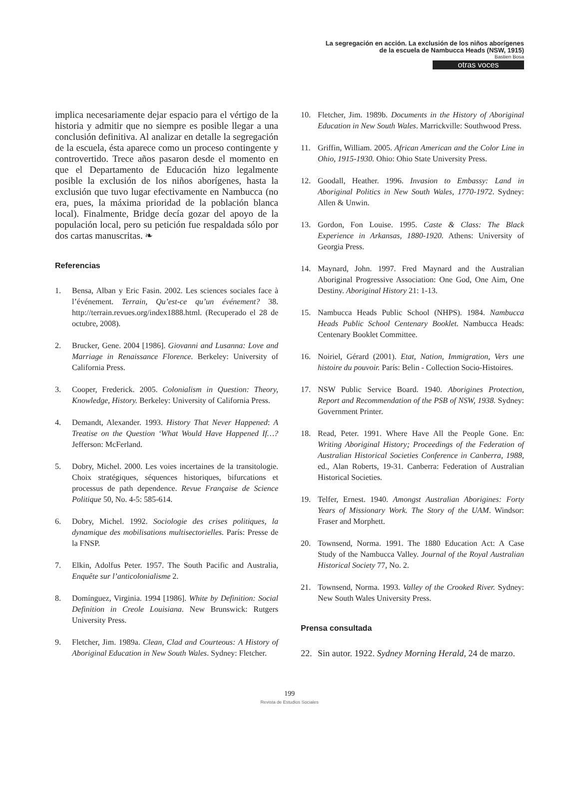La segregación en acción. La exclusión de los niños aborígenes
de la escuela de Nambucca Heads (NSW, 1915)
Bastien Bosa
otras voces
implica necesariamente dejar espacio para el vértigo de la historia y admitir que no siempre es posible llegar a una conclusión definitiva. Al analizar en detalle la segregación de la escuela, ésta aparece como un proceso contingente y controvertido. Trece años pasaron desde el momento en que el Departamento de Educación hizo legalmente posible la exclusión de los niños aborígenes, hasta la exclusión que tuvo lugar efectivamente en Nambucca (no era, pues, la máxima prioridad de la población blanca local). Finalmente, Bridge decía gozar del apoyo de la populación local, pero su petición fue respaldada sólo por dos cartas manuscritas. ❧
Referencias
1. Bensa, Alban y Eric Fasin. 2002. Les sciences sociales face à l’événement. Terrain, Qu’est-ce qu’un événement? 38. http://terrain.revues.org/index1888.html. (Recuperado el 28 de octubre, 2008).
2. Brucker, Gene. 2004 [1986]. Giovanni and Lusanna: Love and Marriage in Renaissance Florence. Berkeley: University of California Press.
3. Cooper, Frederick. 2005. Colonialism in Question: Theory, Knowledge, History. Berkeley: University of California Press.
4. Demandt, Alexander. 1993. History That Never Happened: A Treatise on the Question ‘What Would Have Happened If…? Jefferson: McFerland.
5. Dobry, Michel. 2000. Les voies incertaines de la transitologie. Choix stratégiques, séquences historiques, bifurcations et processus de path dependence. Revue Française de Science Politique 50, No. 4-5: 585-614.
6. Dobry, Michel. 1992. Sociologie des crises politiques, la dynamique des mobilisations multisectorielles. París: Presse de la FNSP.
7. Elkin, Adolfus Peter. 1957. The South Pacific and Australia, Enquête sur l’anticolonialisme 2.
8. Domínguez, Virginia. 1994 [1986]. White by Definition: Social Definition in Creole Louisiana. New Brunswick: Rutgers University Press.
9. Fletcher, Jim. 1989a. Clean, Clad and Courteous: A History of Aboriginal Education in New South Wales. Sydney: Fletcher.
10. Fletcher, Jim. 1989b. Documents in the History of Aboriginal Education in New South Wales. Marrickville: Southwood Press.
11. Griffin, William. 2005. African American and the Color Line in Ohio, 1915-1930. Ohio: Ohio State University Press.
12. Goodall, Heather. 1996. Invasion to Embassy: Land in Aboriginal Politics in New South Wales, 1770-1972. Sydney: Allen & Unwin.
13. Gordon, Fon Louise. 1995. Caste & Class: The Black Experience in Arkansas, 1880-1920. Athens: University of Georgia Press.
14. Maynard, John. 1997. Fred Maynard and the Australian Aboriginal Progressive Association: One God, One Aim, One Destiny. Aboriginal History 21: 1-13.
15. Nambucca Heads Public School (NHPS). 1984. Nambucca Heads Public School Centenary Booklet. Nambucca Heads: Centenary Booklet Committee.
16. Noiriel, Gérard (2001). Etat, Nation, Immigration, Vers une histoire du pouvoir. París: Belin - Collection Socio-Histoires.
17. NSW Public Service Board. 1940. Aborigines Protection, Report and Recommendation of the PSB of NSW, 1938. Sydney: Government Printer.
18. Read, Peter. 1991. Where Have All the People Gone. En: Writing Aboriginal History; Proceedings of the Federation of Australian Historical Societies Conference in Canberra, 1988, ed., Alan Roberts, 19-31. Canberra: Federation of Australian Historical Societies.
19. Telfer, Ernest. 1940. Amongst Australian Aborigines: Forty Years of Missionary Work. The Story of the UAM. Windsor: Fraser and Morphett.
20. Townsend, Norma. 1991. The 1880 Education Act: A Case Study of the Nambucca Valley. Journal of the Royal Australian Historical Society 77, No. 2.
21. Townsend, Norma. 1993. Valley of the Crooked River. Sydney: New South Wales University Press.
Prensa consultada
22. Sin autor. 1922. Sydney Morning Herald, 24 de marzo.
199
Revista de Estudios Sociales